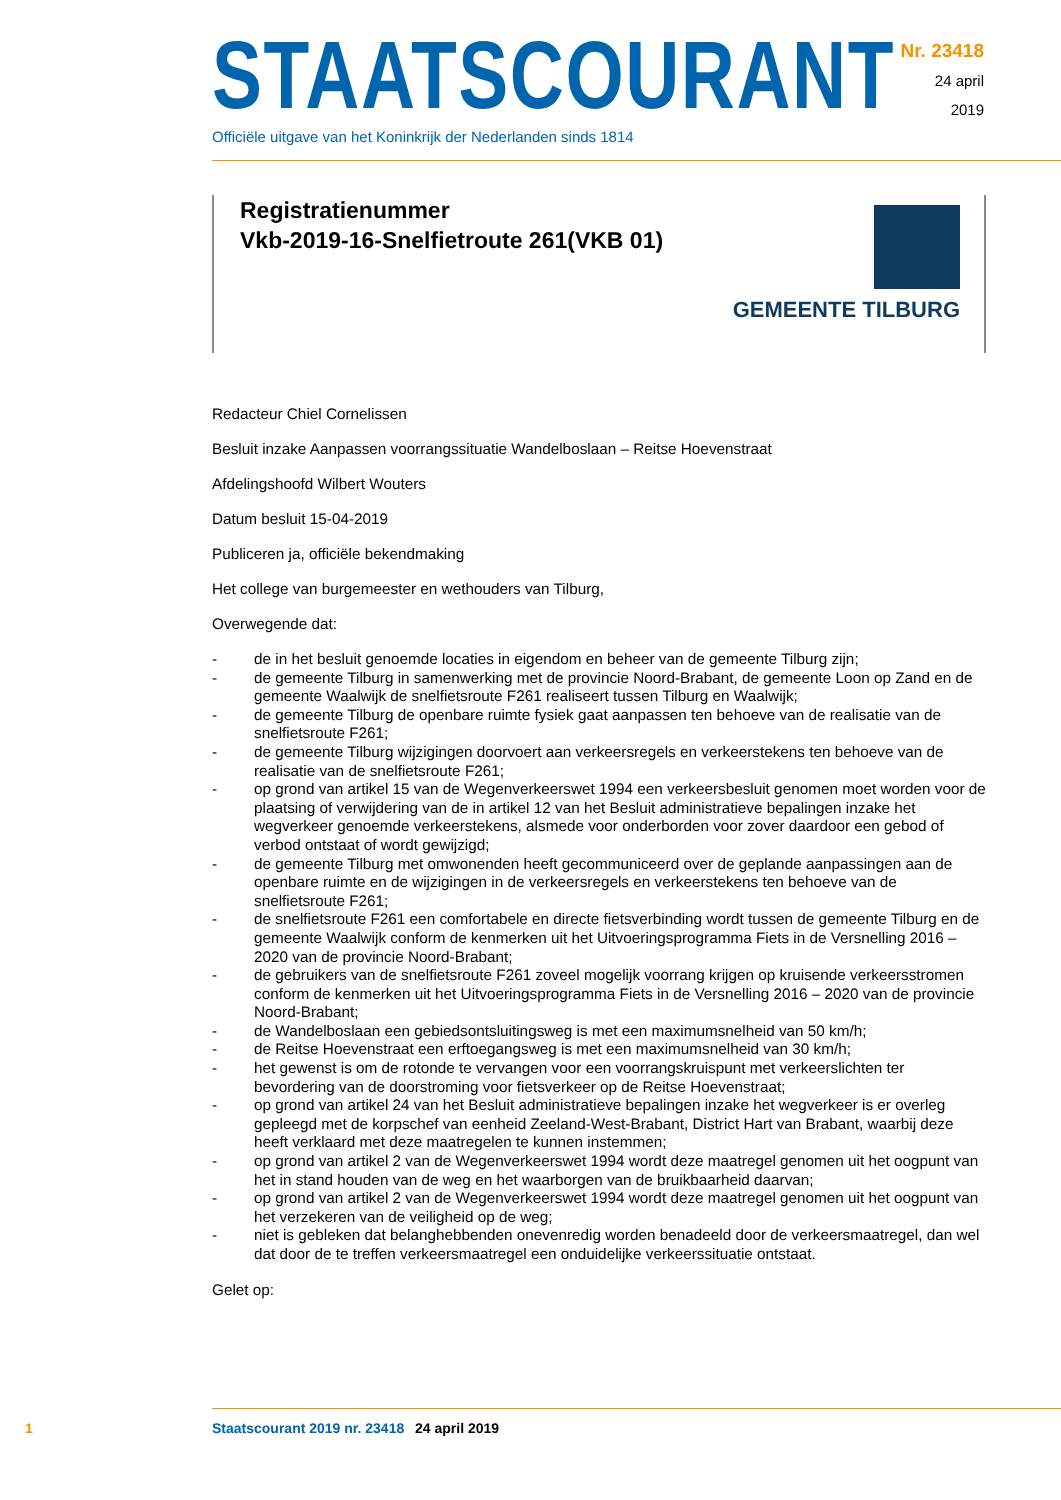STAATSCOURANT
Officiële uitgave van het Koninkrijk der Nederlanden sinds 1814
Nr. 23418
24 april
2019
Registratienummer
Vkb-2019-16-Snelfietroute 261(VKB 01)
GEMEENTE TILBURG
Redacteur Chiel Cornelissen
Besluit inzake Aanpassen voorrangssituatie Wandelboslaan – Reitse Hoevenstraat
Afdelingshoofd Wilbert Wouters
Datum besluit 15-04-2019
Publiceren ja, officiële bekendmaking
Het college van burgemeester en wethouders van Tilburg,
Overwegende dat:
- de in het besluit genoemde locaties in eigendom en beheer van de gemeente Tilburg zijn;
- de gemeente Tilburg in samenwerking met de provincie Noord-Brabant, de gemeente Loon op Zand en de gemeente Waalwijk de snelfietsroute F261 realiseert tussen Tilburg en Waalwijk;
- de gemeente Tilburg de openbare ruimte fysiek gaat aanpassen ten behoeve van de realisatie van de snelfietsroute F261;
- de gemeente Tilburg wijzigingen doorvoert aan verkeersregels en verkeerstekens ten behoeve van de realisatie van de snelfietsroute F261;
- op grond van artikel 15 van de Wegenverkeerswet 1994 een verkeersbesluit genomen moet worden voor de plaatsing of verwijdering van de in artikel 12 van het Besluit administratieve bepalingen inzake het wegverkeer genoemde verkeerstekens, alsmede voor onderborden voor zover daardoor een gebod of verbod ontstaat of wordt gewijzigd;
- de gemeente Tilburg met omwonenden heeft gecommuniceerd over de geplande aanpassingen aan de openbare ruimte en de wijzigingen in de verkeersregels en verkeerstekens ten behoeve van de snelfietsroute F261;
- de snelfietsroute F261 een comfortabele en directe fietsverbinding wordt tussen de gemeente Tilburg en de gemeente Waalwijk conform de kenmerken uit het Uitvoeringsprogramma Fiets in de Versnelling 2016 – 2020 van de provincie Noord-Brabant;
- de gebruikers van de snelfietsroute F261 zoveel mogelijk voorrang krijgen op kruisende verkeersstromen conform de kenmerken uit het Uitvoeringsprogramma Fiets in de Versnelling 2016 – 2020 van de provincie Noord-Brabant;
- de Wandelboslaan een gebiedsontsluitingsweg is met een maximumsnelheid van 50 km/h;
- de Reitse Hoevenstraat een erftoegangsweg is met een maximumsnelheid van 30 km/h;
- het gewenst is om de rotonde te vervangen voor een voorrangskruispunt met verkeerslichten ter bevordering van de doorstroming voor fietsverkeer op de Reitse Hoevenstraat;
- op grond van artikel 24 van het Besluit administratieve bepalingen inzake het wegverkeer is er overleg gepleegd met de korpschef van eenheid Zeeland-West-Brabant, District Hart van Brabant, waarbij deze heeft verklaard met deze maatregelen te kunnen instemmen;
- op grond van artikel 2 van de Wegenverkeerswet 1994 wordt deze maatregel genomen uit het oogpunt van het in stand houden van de weg en het waarborgen van de bruikbaarheid daarvan;
- op grond van artikel 2 van de Wegenverkeerswet 1994 wordt deze maatregel genomen uit het oogpunt van het verzekeren van de veiligheid op de weg;
- niet is gebleken dat belanghebbenden onevenredig worden benadeeld door de verkeersmaatregel, dan wel dat door de te treffen verkeersmaatregel een onduidelijke verkeerssituatie ontstaat.
Gelet op:
1 Staatscourant 2019 nr. 23418 24 april 2019